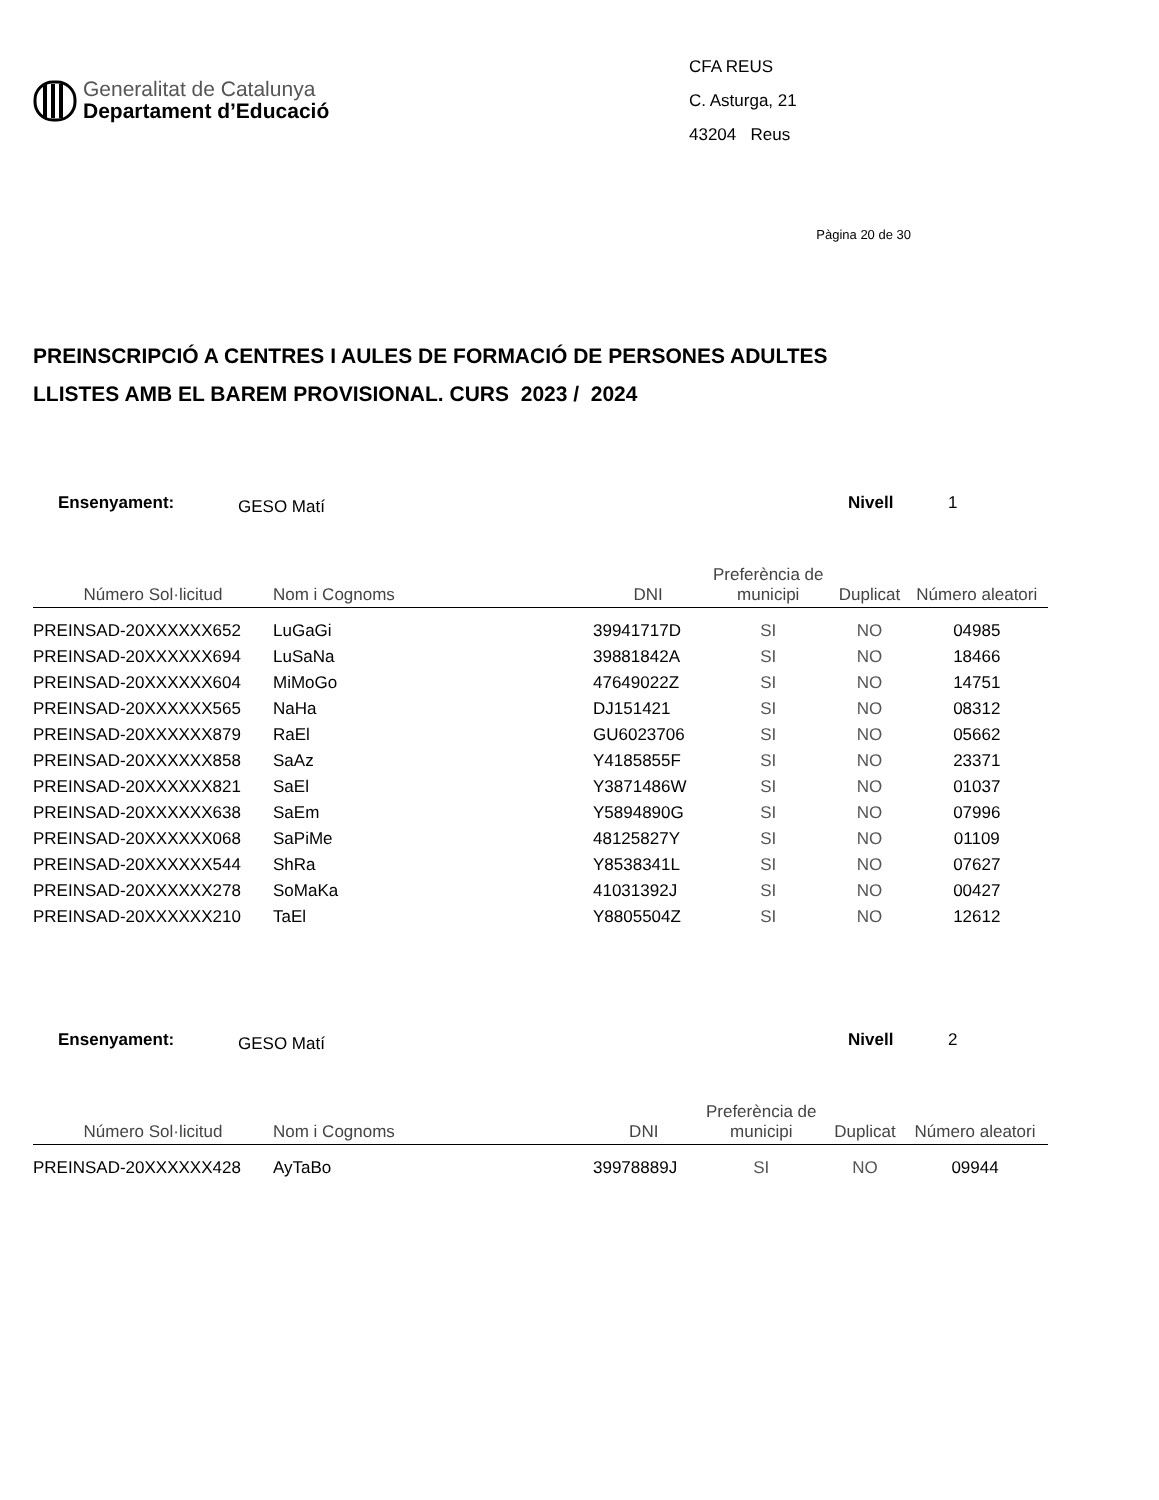Generalitat de Catalunya
Departament d’Educació
CFA REUS
C. Asturga, 21
43204 Reus
Pàgina 20 de 30
PREINSCRIPCIÓ A CENTRES I AULES DE FORMACIÓ DE PERSONES ADULTES
LLISTES AMB EL BAREM PROVISIONAL. CURS 2023 / 2024
Ensenyament: GESO Matí Nivell 1
| Número Sol·licitud | Nom i Cognoms | DNI | Preferència de municipi | Duplicat | Número aleatori |
| --- | --- | --- | --- | --- | --- |
| PREINSAD-20XXXXXX652 | LuGaGi | 39941717D | SI | NO | 04985 |
| PREINSAD-20XXXXXX694 | LuSaNa | 39881842A | SI | NO | 18466 |
| PREINSAD-20XXXXXX604 | MiMoGo | 47649022Z | SI | NO | 14751 |
| PREINSAD-20XXXXXX565 | NaHa | DJ151421 | SI | NO | 08312 |
| PREINSAD-20XXXXXX879 | RaEl | GU6023706 | SI | NO | 05662 |
| PREINSAD-20XXXXXX858 | SaAz | Y4185855F | SI | NO | 23371 |
| PREINSAD-20XXXXXX821 | SaEl | Y3871486W | SI | NO | 01037 |
| PREINSAD-20XXXXXX638 | SaEm | Y5894890G | SI | NO | 07996 |
| PREINSAD-20XXXXXX068 | SaPiMe | 48125827Y | SI | NO | 01109 |
| PREINSAD-20XXXXXX544 | ShRa | Y8538341L | SI | NO | 07627 |
| PREINSAD-20XXXXXX278 | SoMaKa | 41031392J | SI | NO | 00427 |
| PREINSAD-20XXXXXX210 | TaEl | Y8805504Z | SI | NO | 12612 |
Ensenyament: GESO Matí Nivell 2
| Número Sol·licitud | Nom i Cognoms | DNI | Preferència de municipi | Duplicat | Número aleatori |
| --- | --- | --- | --- | --- | --- |
| PREINSAD-20XXXXXX428 | AyTaBo | 39978889J | SI | NO | 09944 |